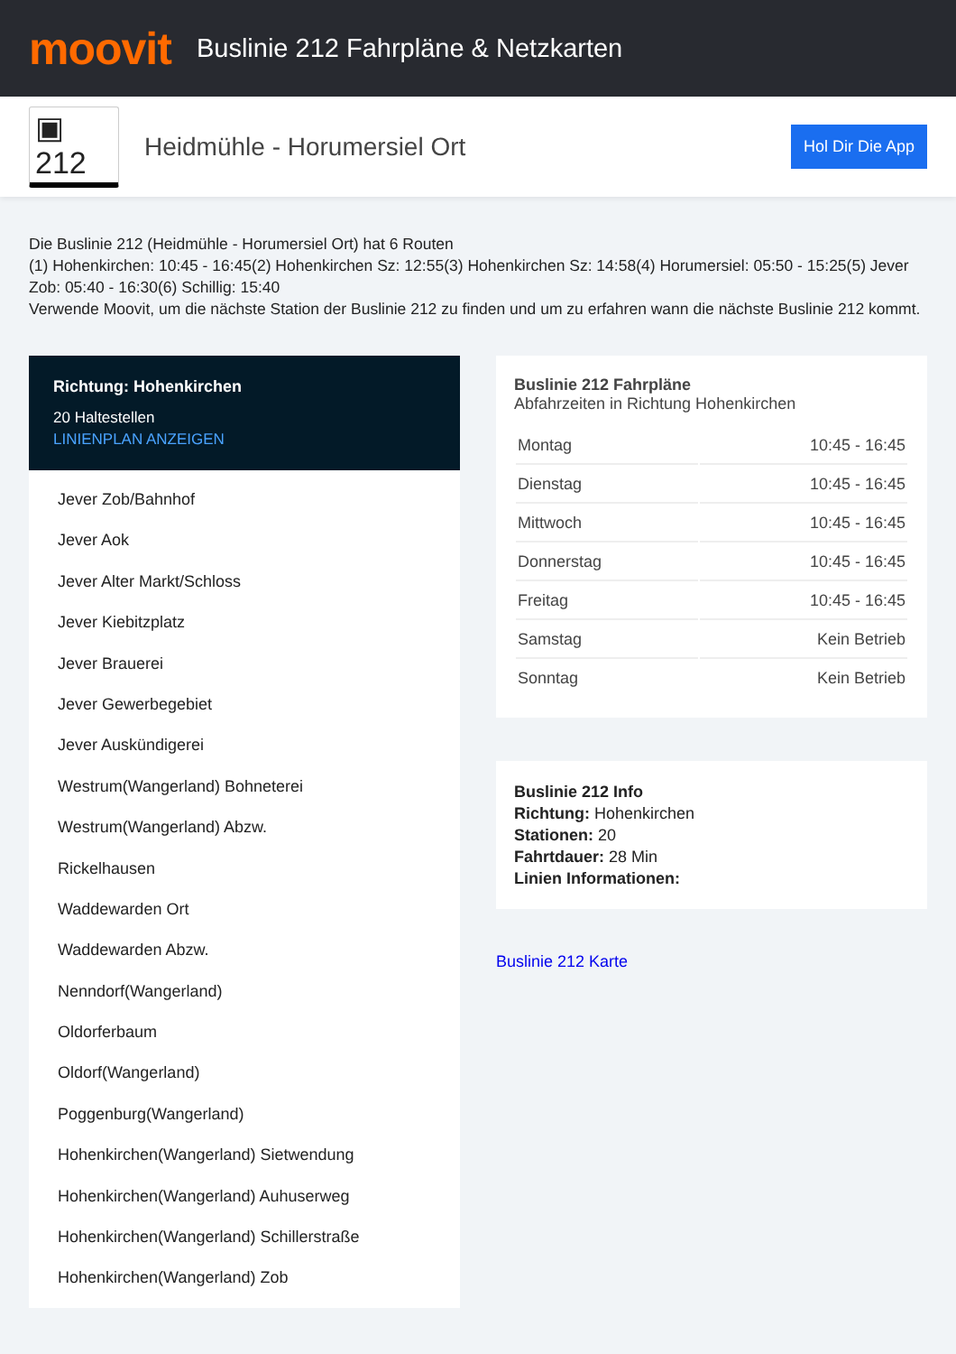moovit
Buslinie 212 Fahrpläne & Netzkarten
▣ 212
Heidmühle - Horumersiel Ort
Hol Dir Die App
Die Buslinie 212 (Heidmühle - Horumersiel Ort) hat 6 Routen
(1) Hohenkirchen: 10:45 - 16:45(2) Hohenkirchen Sz: 12:55(3) Hohenkirchen Sz: 14:58(4) Horumersiel: 05:50 - 15:25(5) Jever Zob: 05:40 - 16:30(6) Schillig: 15:40
Verwende Moovit, um die nächste Station der Buslinie 212 zu finden und um zu erfahren wann die nächste Buslinie 212 kommt.
Richtung: Hohenkirchen
20 Haltestellen
LINIENPLAN ANZEIGEN
Jever Zob/Bahnhof
Jever Aok
Jever Alter Markt/Schloss
Jever Kiebitzplatz
Jever Brauerei
Jever Gewerbegebiet
Jever Auskündigerei
Westrum(Wangerland) Bohneterei
Westrum(Wangerland) Abzw.
Rickelhausen
Waddewarden Ort
Waddewarden Abzw.
Nenndorf(Wangerland)
Oldorferbaum
Oldorf(Wangerland)
Poggenburg(Wangerland)
Hohenkirchen(Wangerland) Sietwendung
Hohenkirchen(Wangerland) Auhuserweg
Hohenkirchen(Wangerland) Schillerstraße
Hohenkirchen(Wangerland) Zob
Buslinie 212 Fahrpläne
Abfahrzeiten in Richtung Hohenkirchen
| Montag | 10:45 - 16:45 |
| Dienstag | 10:45 - 16:45 |
| Mittwoch | 10:45 - 16:45 |
| Donnerstag | 10:45 - 16:45 |
| Freitag | 10:45 - 16:45 |
| Samstag | Kein Betrieb |
| Sonntag | Kein Betrieb |
Buslinie 212 Info
Richtung: Hohenkirchen
Stationen: 20
Fahrtdauer: 28 Min
Linien Informationen:
Buslinie 212 Karte